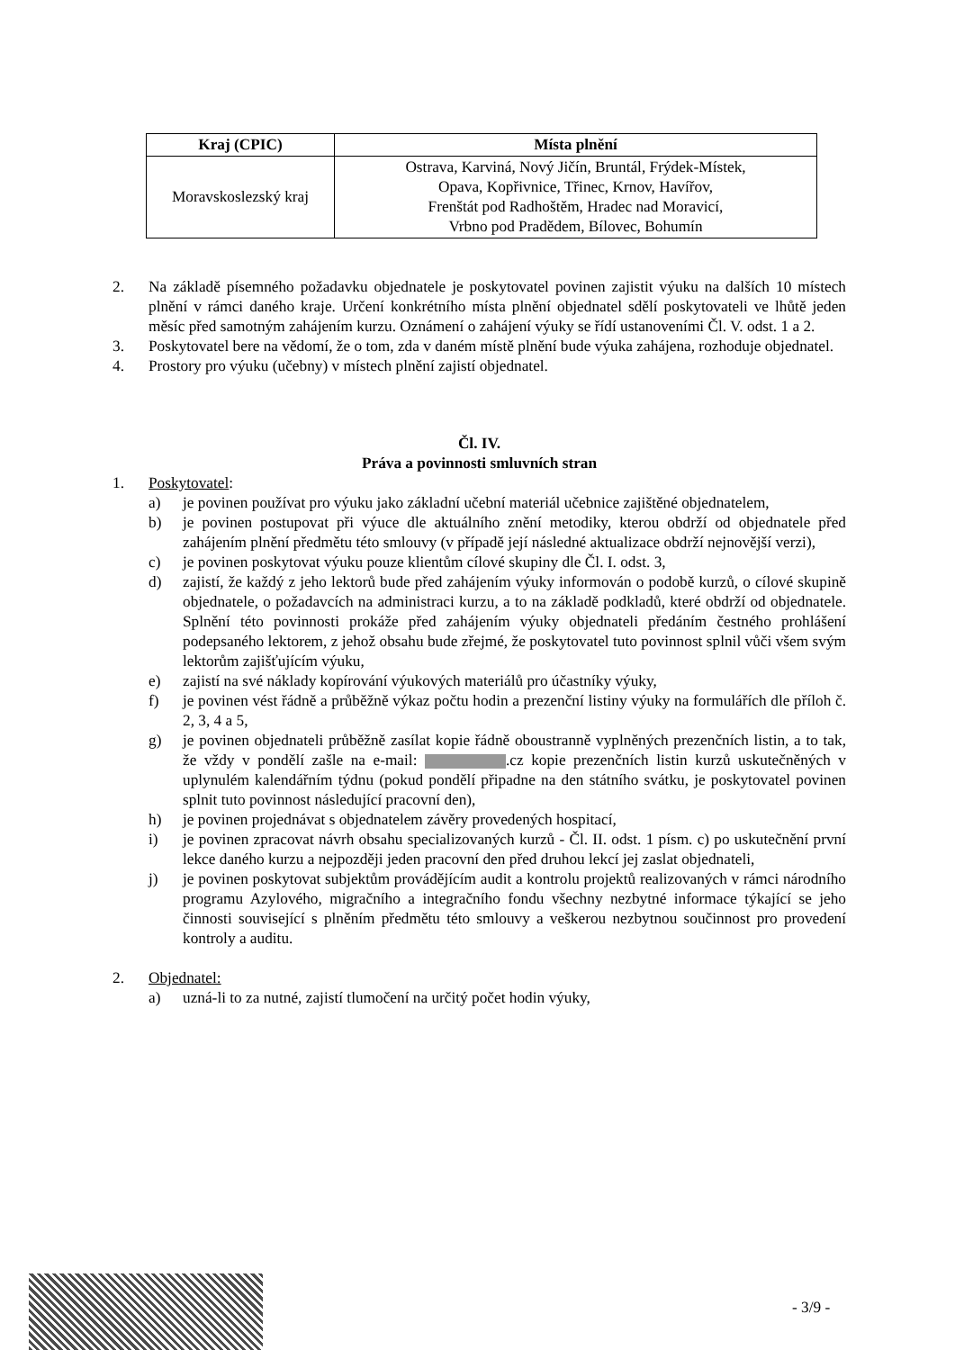| Kraj (CPIC) | Místa plnění |
| --- | --- |
| Moravskoslezský kraj | Ostrava, Karviná, Nový Jičín, Bruntál, Frýdek-Místek, Opava, Kopřivnice, Třinec, Krnov, Havířov, Frenštát pod Radhoštěm, Hradec nad Moravicí, Vrbno pod Pradědem, Bílovec, Bohumín |
2. Na základě písemného požadavku objednatele je poskytovatel povinen zajistit výuku na dalších 10 místech plnění v rámci daného kraje. Určení konkrétního místa plnění objednatel sdělí poskytovateli ve lhůtě jeden měsíc před samotným zahájením kurzu. Oznámení o zahájení výuky se řídí ustanoveními Čl. V. odst. 1 a 2.
3. Poskytovatel bere na vědomí, že o tom, zda v daném místě plnění bude výuka zahájena, rozhoduje objednatel.
4. Prostory pro výuku (učebny) v místech plnění zajistí objednatel.
Čl. IV.
Práva a povinnosti smluvních stran
1. Poskytovatel:
a) je povinen používat pro výuku jako základní učební materiál učebnice zajištěné objednatelem,
b) je povinen postupovat při výuce dle aktuálního znění metodiky, kterou obdrží od objednatele před zahájením plnění předmětu této smlouvy (v případě její následné aktualizace obdrží nejnovější verzi),
c) je povinen poskytovat výuku pouze klientům cílové skupiny dle Čl. I. odst. 3,
d) zajistí, že každý z jeho lektorů bude před zahájením výuky informován o podobě kurzů, o cílové skupině objednatele, o požadavcích na administraci kurzu, a to na základě podkladů, které obdrží od objednatele. Splnění této povinnosti prokáže před zahájením výuky objednateli předáním čestného prohlášení podepsaného lektorem, z jehož obsahu bude zřejmé, že poskytovatel tuto povinnost splnil vůči všem svým lektorům zajišťujícím výuku,
e) zajistí na své náklady kopírování výukových materiálů pro účastníky výuky,
f) je povinen vést řádně a průběžně výkaz počtu hodin a prezenční listiny výuky na formulářích dle příloh č. 2, 3, 4 a 5,
g) je povinen objednateli průběžně zasílat kopie řádně oboustranně vyplněných prezenčních listin, a to tak, že vždy v pondělí zašle na e-mail: .cz kopie prezenčních listin kurzů uskutečněných v uplynulém kalendářním týdnu (pokud pondělí připadne na den státního svátku, je poskytovatel povinen splnit tuto povinnost následující pracovní den),
h) je povinen projednávat s objednatelem závěry provedených hospitací,
i) je povinen zpracovat návrh obsahu specializovaných kurzů - Čl. II. odst. 1 písm. c) po uskutečnění první lekce daného kurzu a nejpozději jeden pracovní den před druhou lekcí jej zaslat objednateli,
j) je povinen poskytovat subjektům provádějícím audit a kontrolu projektů realizovaných v rámci národního programu Azylového, migračního a integračního fondu všechny nezbytné informace týkající se jeho činnosti související s plněním předmětu této smlouvy a veškerou nezbytnou součinnost pro provedení kontroly a auditu.
2. Objednatel:
a) uzná-li to za nutné, zajistí tlumočení na určitý počet hodin výuky,
- 3/9 -